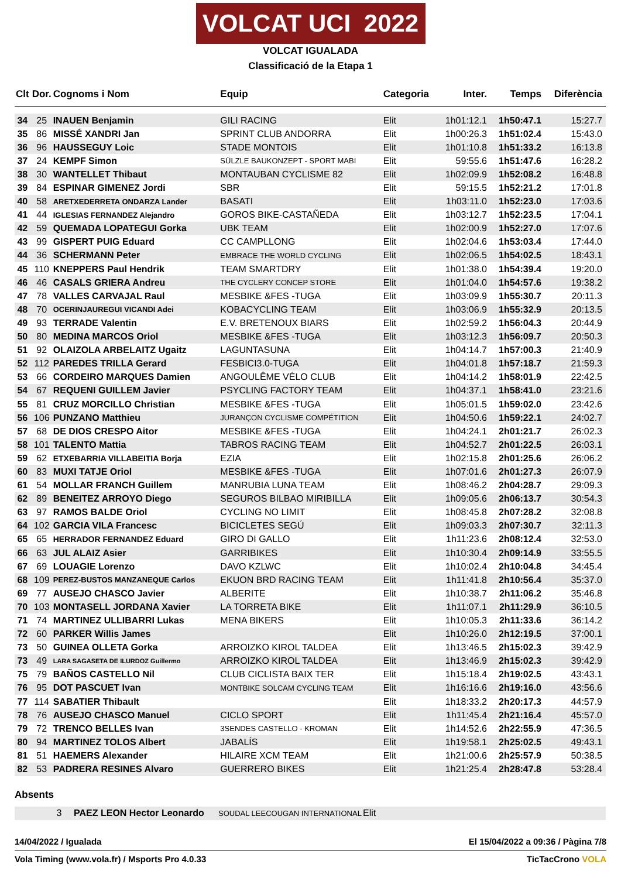VOLCAT UCI 2022
VOLCAT IGUALADA
Classificació de la Etapa 1
| Clt | Dor. | Cognoms i Nom | Equip | Categoria | Inter. | Temps | Diferència |
| --- | --- | --- | --- | --- | --- | --- | --- |
| 34 | 25 | INAUEN Benjamin | GILI RACING | Elit | 1h01:12.1 | 1h50:47.1 | 15:27.7 |
| 35 | 86 | MISSÉ XANDRI Jan | SPRINT CLUB ANDORRA | Elit | 1h00:26.3 | 1h51:02.4 | 15:43.0 |
| 36 | 96 | HAUSSEGUY Loic | STADE MONTOIS | Elit | 1h01:10.8 | 1h51:33.2 | 16:13.8 |
| 37 | 24 | KEMPF Simon | SÜLZLE BAUKONZEPT - SPORT MABI | Elit | 59:55.6 | 1h51:47.6 | 16:28.2 |
| 38 | 30 | WANTELLET Thibaut | MONTAUBAN CYCLISME 82 | Elit | 1h02:09.9 | 1h52:08.2 | 16:48.8 |
| 39 | 84 | ESPINAR GIMENEZ Jordi | SBR | Elit | 59:15.5 | 1h52:21.2 | 17:01.8 |
| 40 | 58 | ARETXEDERRETA ONDARZA Lander | BASATI | Elit | 1h03:11.0 | 1h52:23.0 | 17:03.6 |
| 41 | 44 | IGLESIAS FERNANDEZ Alejandro | GOROS BIKE-CASTAÑEDA | Elit | 1h03:12.7 | 1h52:23.5 | 17:04.1 |
| 42 | 59 | QUEMADA LOPATEGUI Gorka | UBK TEAM | Elit | 1h02:00.9 | 1h52:27.0 | 17:07.6 |
| 43 | 99 | GISPERT PUIG Eduard | CC CAMPLLONG | Elit | 1h02:04.6 | 1h53:03.4 | 17:44.0 |
| 44 | 36 | SCHERMANN Peter | EMBRACE THE WORLD CYCLING | Elit | 1h02:06.5 | 1h54:02.5 | 18:43.1 |
| 45 | 110 | KNEPPERS Paul Hendrik | TEAM SMARTDRY | Elit | 1h01:38.0 | 1h54:39.4 | 19:20.0 |
| 46 | 46 | CASALS GRIERA Andreu | THE CYCLERY CONCEP STORE | Elit | 1h01:04.0 | 1h54:57.6 | 19:38.2 |
| 47 | 78 | VALLES CARVAJAL Raul | MESBIKE &FES -TUGA | Elit | 1h03:09.9 | 1h55:30.7 | 20:11.3 |
| 48 | 70 | OCERINJAUREGUI VICANDI Adei | KOBACYCLING TEAM | Elit | 1h03:06.9 | 1h55:32.9 | 20:13.5 |
| 49 | 93 | TERRADE Valentin | E.V. BRETENOUX BIARS | Elit | 1h02:59.2 | 1h56:04.3 | 20:44.9 |
| 50 | 80 | MEDINA MARCOS Oriol | MESBIKE &FES -TUGA | Elit | 1h03:12.3 | 1h56:09.7 | 20:50.3 |
| 51 | 92 | OLAIZOLA ARBELAITZ Ugaitz | LAGUNTASUNA | Elit | 1h04:14.7 | 1h57:00.3 | 21:40.9 |
| 52 | 112 | PAREDES TRILLA Gerard | FESBICI3.0-TUGA | Elit | 1h04:01.8 | 1h57:18.7 | 21:59.3 |
| 53 | 66 | CORDEIRO MARQUES Damien | ANGOULÊME VÉLO CLUB | Elit | 1h04:14.2 | 1h58:01.9 | 22:42.5 |
| 54 | 67 | REQUENI GUILLEM Javier | PSYCLING FACTORY TEAM | Elit | 1h04:37.1 | 1h58:41.0 | 23:21.6 |
| 55 | 81 | CRUZ MORCILLO Christian | MESBIKE &FES -TUGA | Elit | 1h05:01.5 | 1h59:02.0 | 23:42.6 |
| 56 | 106 | PUNZANO Matthieu | JURANÇON CYCLISME COMPÉTITION | Elit | 1h04:50.6 | 1h59:22.1 | 24:02.7 |
| 57 | 68 | DE DIOS CRESPO Aitor | MESBIKE &FES -TUGA | Elit | 1h04:24.1 | 2h01:21.7 | 26:02.3 |
| 58 | 101 | TALENTO Mattia | TABROS RACING TEAM | Elit | 1h04:52.7 | 2h01:22.5 | 26:03.1 |
| 59 | 62 | ETXEBARRIA VILLABEITIA Borja | EZIA | Elit | 1h02:15.8 | 2h01:25.6 | 26:06.2 |
| 60 | 83 | MUXI TATJE Oriol | MESBIKE &FES -TUGA | Elit | 1h07:01.6 | 2h01:27.3 | 26:07.9 |
| 61 | 54 | MOLLAR FRANCH Guillem | MANRUBIA LUNA TEAM | Elit | 1h08:46.2 | 2h04:28.7 | 29:09.3 |
| 62 | 89 | BENEITEZ ARROYO Diego | SEGUROS BILBAO MIRIBILLA | Elit | 1h09:05.6 | 2h06:13.7 | 30:54.3 |
| 63 | 97 | RAMOS BALDE Oriol | CYCLING NO LIMIT | Elit | 1h08:45.8 | 2h07:28.2 | 32:08.8 |
| 64 | 102 | GARCIA VILA Francesc | BICICLETES SEGÚ | Elit | 1h09:03.3 | 2h07:30.7 | 32:11.3 |
| 65 | 65 | HERRADOR FERNANDEZ Eduard | GIRO DI GALLO | Elit | 1h11:23.6 | 2h08:12.4 | 32:53.0 |
| 66 | 63 | JUL ALAIZ Asier | GARRIBIKES | Elit | 1h10:30.4 | 2h09:14.9 | 33:55.5 |
| 67 | 69 | LOUAGIE Lorenzo | DAVO KZLWC | Elit | 1h10:02.4 | 2h10:04.8 | 34:45.4 |
| 68 | 109 | PEREZ-BUSTOS MANZANEQUE Carlos | EKUON BRD RACING TEAM | Elit | 1h11:41.8 | 2h10:56.4 | 35:37.0 |
| 69 | 77 | AUSEJO CHASCO Javier | ALBERITE | Elit | 1h10:38.7 | 2h11:06.2 | 35:46.8 |
| 70 | 103 | MONTASELL JORDANA Xavier | LA TORRETA BIKE | Elit | 1h11:07.1 | 2h11:29.9 | 36:10.5 |
| 71 | 74 | MARTINEZ ULLIBARRI Lukas | MENA BIKERS | Elit | 1h10:05.3 | 2h11:33.6 | 36:14.2 |
| 72 | 60 | PARKER Willis James | | Elit | 1h10:26.0 | 2h12:19.5 | 37:00.1 |
| 73 | 50 | GUINEA OLLETA Gorka | ARROIZKO KIROL TALDEA | Elit | 1h13:46.5 | 2h15:02.3 | 39:42.9 |
| 73 | 49 | LARA SAGASETA DE ILURDOZ Guillermo | ARROIZKO KIROL TALDEA | Elit | 1h13:46.9 | 2h15:02.3 | 39:42.9 |
| 75 | 79 | BAÑOS CASTELLO Nil | CLUB CICLISTA BAIX TER | Elit | 1h15:18.4 | 2h19:02.5 | 43:43.1 |
| 76 | 95 | DOT PASCUET Ivan | MONTBIKE SOLCAM CYCLING TEAM | Elit | 1h16:16.6 | 2h19:16.0 | 43:56.6 |
| 77 | 114 | SABATIER Thibault | | Elit | 1h18:33.2 | 2h20:17.3 | 44:57.9 |
| 78 | 76 | AUSEJO CHASCO Manuel | CICLO SPORT | Elit | 1h11:45.4 | 2h21:16.4 | 45:57.0 |
| 79 | 72 | TRENCO BELLES Ivan | 3SENDES CASTELLO - KROMAN | Elit | 1h14:52.6 | 2h22:55.9 | 47:36.5 |
| 80 | 94 | MARTINEZ TOLOS Albert | JABALÍS | Elit | 1h19:58.1 | 2h25:02.5 | 49:43.1 |
| 81 | 51 | HAEMERS Alexander | HILAIRE XCM TEAM | Elit | 1h21:00.6 | 2h25:57.9 | 50:38.5 |
| 82 | 53 | PADRERA RESINES Alvaro | GUERRERO BIKES | Elit | 1h21:25.4 | 2h28:47.8 | 53:28.4 |
Absents
| | 3 | PAEZ LEON Hector Leonardo | SOUDAL LEECOUGAN INTERNATIONAL | Elit |
14/04/2022 / Igualada El 15/04/2022 a 09:36 / Pàgina 7/8
Vola Timing (www.vola.fr) / Msports Pro 4.0.33 TicTacCrono VOLA